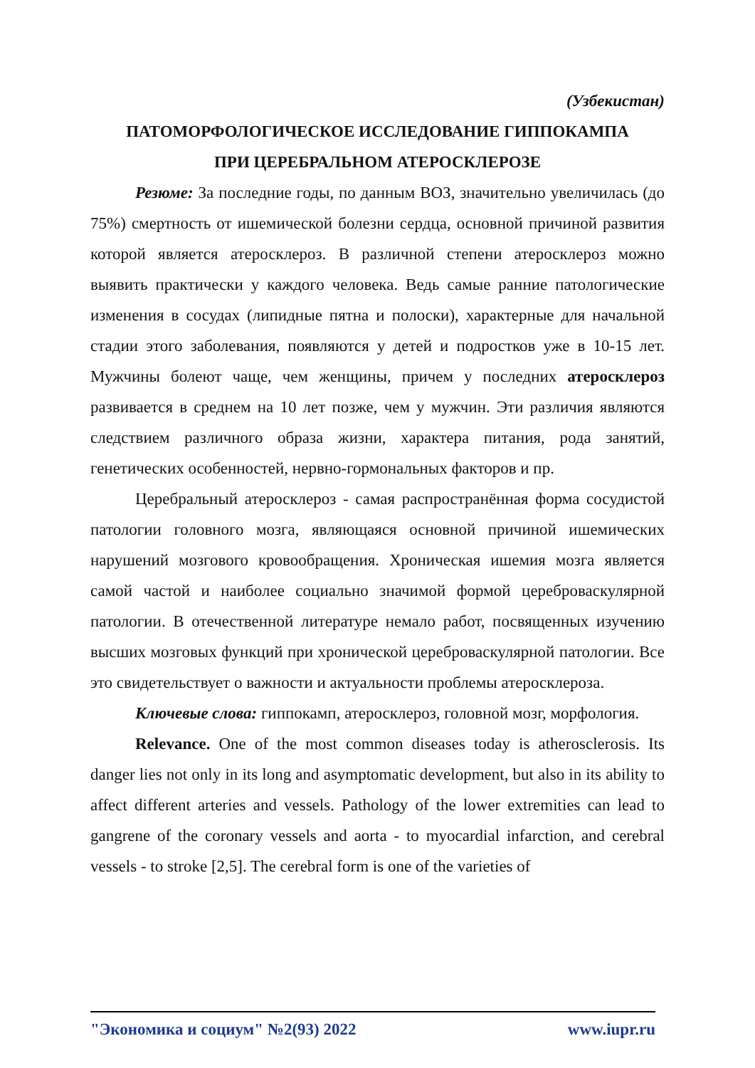(Узбекистан)
ПАТОМОРФОЛОГИЧЕСКОЕ ИССЛЕДОВАНИЕ ГИППОКАМПА
ПРИ ЦЕРЕБРАЛЬНОМ АТЕРОСКЛЕРОЗЕ
Резюме: За последние годы, по данным ВОЗ, значительно увеличилась (до 75%) смертность от ишемической болезни сердца, основной причиной развития которой является атеросклероз. В различной степени атеросклероз можно выявить практически у каждого человека. Ведь самые ранние патологические изменения в сосудах (липидные пятна и полоски), характерные для начальной стадии этого заболевания, появляются у детей и подростков уже в 10-15 лет. Мужчины болеют чаще, чем женщины, причем у последних атеросклероз развивается в среднем на 10 лет позже, чем у мужчин. Эти различия являются следствием различного образа жизни, характера питания, рода занятий, генетических особенностей, нервно-гормональных факторов и пр.
Церебральный атеросклероз - самая распространённая форма сосудистой патологии головного мозга, являющаяся основной причиной ишемических нарушений мозгового кровообращения. Хроническая ишемия мозга является самой частой и наиболее социально значимой формой цереброваскулярной патологии. В отечественной литературе немало работ, посвященных изучению высших мозговых функций при хронической цереброваскулярной патологии. Все это свидетельствует о важности и актуальности проблемы атеросклероза.
Ключевые слова: гиппокамп, атеросклероз, головной мозг, морфология.
Relevance. One of the most common diseases today is atherosclerosis. Its danger lies not only in its long and asymptomatic development, but also in its ability to affect different arteries and vessels. Pathology of the lower extremities can lead to gangrene of the coronary vessels and aorta - to myocardial infarction, and cerebral vessels - to stroke [2,5]. The cerebral form is one of the varieties of
"Экономика и социум" №2(93) 2022 www.iupr.ru